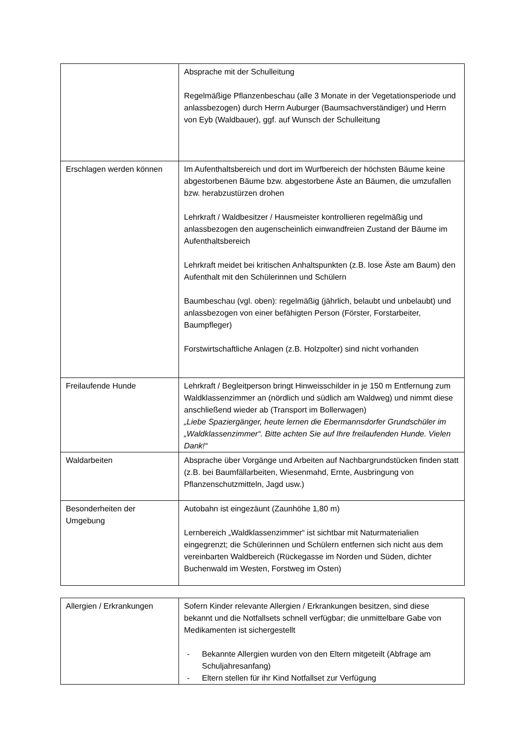| | Absprache mit der Schulleitung Regelmäßige Pflanzenbeschau (alle 3 Monate in der Vegetationsperiode und anlassbezogen) durch Herrn Auburger (Baumsachverständiger) und Herrn von Eyb (Waldbauer), ggf. auf Wunsch der Schulleitung |
| Erschlagen werden können | Im Aufenthaltsbereich und dort im Wurfbereich der höchsten Bäume keine abgestorbenen Bäume bzw. abgestorbene Äste an Bäumen, die umzufallen bzw. herabzustürzen drohen Lehrkraft / Waldbesitzer / Hausmeister kontrollieren regelmäßig und anlassbezogen den augenscheinlich einwandfreien Zustand der Bäume im Aufenthaltsbereich Lehrkraft meidet bei kritischen Anhaltspunkten (z.B. lose Äste am Baum) den Aufenthalt mit den Schülerinnen und Schülern Baumbeschau (vgl. oben): regelmäßig (jährlich, belaubt und unbelaubt) und anlassbezogen von einer befähigten Person (Förster, Forstarbeiter, Baumpfleger) Forstwirtschaftliche Anlagen (z.B. Holzpolter) sind nicht vorhanden |
| Freilaufende Hunde | Lehrkraft / Begleitperson bringt Hinweisschilder in je 150 m Entfernung zum Waldklassenzimmer an (nördlich und südlich am Waldweg) und nimmt diese anschließend wieder ab (Transport im Bollerwagen) „Liebe Spaziergänger, heute lernen die Ebermannsdorfer Grundschüler im „Waldklassenzimmer“. Bitte achten Sie auf Ihre freilaufenden Hunde. Vielen Dank!“ |
| Waldarbeiten | Absprache über Vorgänge und Arbeiten auf Nachbargrundstücken finden statt (z.B. bei Baumfällarbeiten, Wiesenmahd, Ernte, Ausbringung von Pflanzenschutzmitteln, Jagd usw.) |
| Besonderheiten der Umgebung | Autobahn ist eingezäunt (Zaunhöhe 1,80 m) Lernbereich „Waldklassenzimmer“ ist sichtbar mit Naturmaterialien eingegrenzt; die Schülerinnen und Schülern entfernen sich nicht aus dem vereinbarten Waldbereich (Rückegasse im Norden und Süden, dichter Buchenwald im Westen, Forstweg im Osten) |
| Allergien / Erkrankungen | Sofern Kinder relevante Allergien / Erkrankungen besitzen, sind diese bekannt und die Notfallsets schnell verfügbar; die unmittelbare Gabe von Medikamenten ist sichergestellt - Bekannte Allergien wurden von den Eltern mitgeteilt (Abfrage am Schuljahresanfang) - Eltern stellen für ihr Kind Notfallset zur Verfügung |